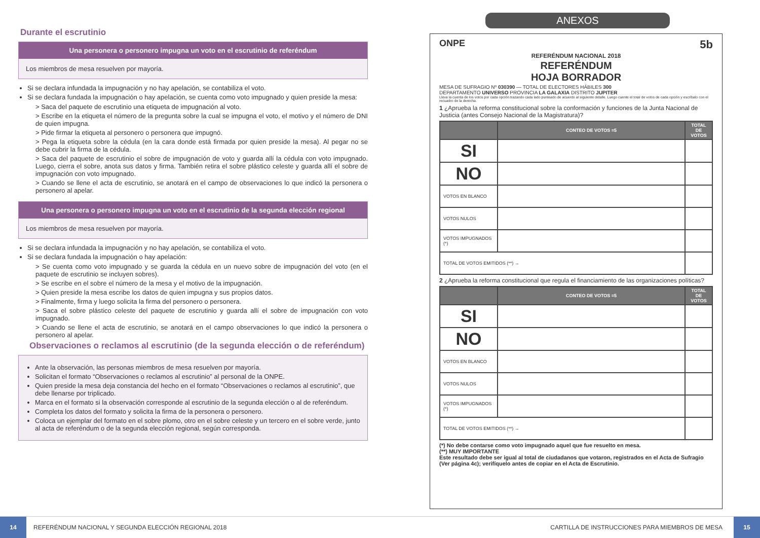Durante el escrutinio
Una personera o personero impugna un voto en el escrutinio de referéndum
Los miembros de mesa resuelven por mayoría.
Si se declara infundada la impugnación y no hay apelación, se contabiliza el voto.
Si se declara fundada la impugnación o hay apelación, se cuenta como voto impugnado y quien preside la mesa:
> Saca del paquete de escrutinio una etiqueta de impugnación al voto.
> Escribe en la etiqueta el número de la pregunta sobre la cual se impugna el voto, el motivo y el número de DNI de quien impugna.
> Pide firmar la etiqueta al personero o personera que impugnó.
> Pega la etiqueta sobre la cédula (en la cara donde está firmada por quien preside la mesa). Al pegar no se debe cubrir la firma de la cédula.
> Saca del paquete de escrutinio el sobre de impugnación de voto y guarda allí la cédula con voto impugnado. Luego, cierra el sobre, anota sus datos y firma. También retira el sobre plástico celeste y guarda allí el sobre de impugnación con voto impugnado.
> Cuando se llene el acta de escrutinio, se anotará en el campo de observaciones lo que indicó la personera o personero al apelar.
Una personera o personero impugna un voto en el escrutinio de la segunda elección regional
Los miembros de mesa resuelven por mayoría.
Si se declara infundada la impugnación y no hay apelación, se contabiliza el voto.
Si se declara fundada la impugnación o hay apelación:
> Se cuenta como voto impugnado y se guarda la cédula en un nuevo sobre de impugnación del voto (en el paquete de escrutinio se incluyen sobres).
> Se escribe en el sobre el número de la mesa y el motivo de la impugnación.
> Quien preside la mesa escribe los datos de quien impugna y sus propios datos.
> Finalmente, firma y luego solicita la firma del personero o personera.
> Saca el sobre plástico celeste del paquete de escrutinio y guarda allí el sobre de impugnación con voto impugnado.
> Cuando se llene el acta de escrutinio, se anotará en el campo observaciones lo que indicó la personera o personero al apelar.
Observaciones o reclamos al escrutinio (de la segunda elección o de referéndum)
Ante la observación, las personas miembros de mesa resuelven por mayoría.
Solicitan el formato “Observaciones o reclamos al escrutinio” al personal de la ONPE.
Quien preside la mesa deja constancia del hecho en el formato “Observaciones o reclamos al escrutinio”, que debe llenarse por triplicado.
Marca en el formato si la observación corresponde al escrutinio de la segunda elección o al de referéndum.
Completa los datos del formato y solicita la firma de la personera o personero.
Coloca un ejemplar del formato en el sobre plomo, otro en el sobre celeste y un tercero en el sobre verde, junto al acta de referéndum o de la segunda elección regional, según corresponda.
ANEXOS
ONPE 5b
REFERÉNDUM NACIONAL 2018
REFERÉNDUM
HOJA BORRADOR
MESA DE SUFRAGIO Nº 030390 — TOTAL DE ELECTORES HÁBILES 300
DEPARTAMENTO UNIVERSO PROVINCIA LA GALAXIA DISTRITO JUPITER
Lleva la cuenta de los votos por cada opción trazando cada lado punteado de acuerdo al siguiente detalle. Luego cuente el total de votos de cada opción y escríbalo con el recuadro de la derecha.
1 ¿Aprueba la reforma constitucional sobre la conformación y funciones de la Junta Nacional de Justicia (antes Consejo Nacional de la Magistratura)?
| | CONTEO DE VOTOS =5 | TOTAL DE VOTOS |
| --- | --- | --- |
| SI | | |
| NO | | |
| VOTOS EN BLANCO | | |
| VOTOS NULOS | | |
| VOTOS IMPUGNADOS (*) | | |
| TOTAL DE VOTOS EMITIDOS (**) → | | |
2 ¿Aprueba la reforma constitucional que regula el financiamiento de las organizaciones políticas?
| | CONTEO DE VOTOS =5 | TOTAL DE VOTOS |
| --- | --- | --- |
| SI | | |
| NO | | |
| VOTOS EN BLANCO | | |
| VOTOS NULOS | | |
| VOTOS IMPUGNADOS (*) | | |
| TOTAL DE VOTOS EMITIDOS (**) → | | |
(*) No debe contarse como voto impugnado aquel que fue resuelto en mesa.
(**) MUY IMPORTANTE
Este resultado debe ser igual al total de ciudadanos que votaron, registrados en el Acta de Sufragio (Ver página 4c); verifíquelo antes de copiar en el Acta de Escrutinio.
14
REFERÉNDUM NACIONAL Y SEGUNDA ELECCIÓN REGIONAL 2018
CARTILLA DE INSTRUCCIONES PARA MIEMBROS DE MESA
15